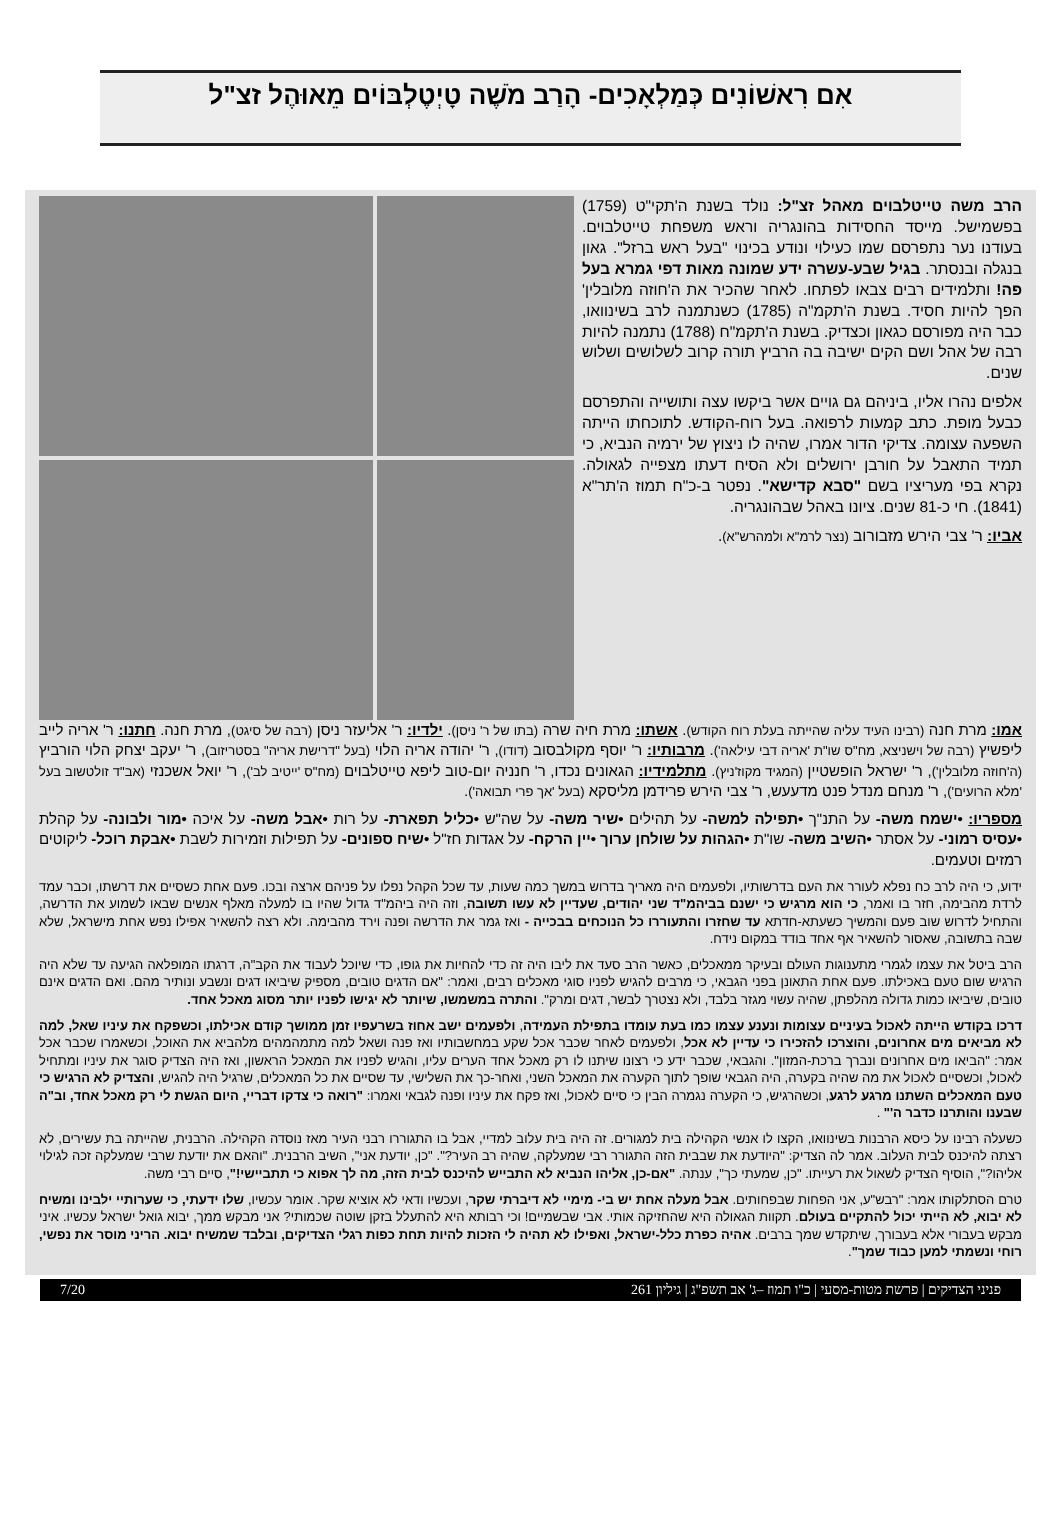אִם רִאשׁוֹנִים כְּמַלְאָכִים- הָרַב מֹשֶׁה טָיְטֶלְבּוֹים מֵאוּהֶל זצ"ל
הרב משה טייטלבוים מאהל זצ"ל: נולד בשנת ה'תקי"ט (1759) בפשמישל. מייסד החסידות בהונגריה וראש משפחת טייטלבוים. בעודנו נער נתפרסם שמו כעילוי ונודע בכינוי "בעל ראש ברזל". גאון בנגלה ובנסתר. בגיל שבע-עשרה ידע שמונה מאות דפי גמרא בעל פה! ותלמידים רבים צבאו לפתחו. לאחר שהכיר את ה'חוזה מלובלין' הפך להיות חסיד. בשנת ה'תקמ"ה (1785) כשנתמנה לרב בשינוואו, כבר היה מפורסם כגאון וכצדיק. בשנת ה'תקמ"ח (1788) נתמנה להיות רבה של אהל ושם הקים ישיבה בה הרביץ תורה קרוב לשלושים ושלוש שנים.
אלפים נהרו אליו, ביניהם גם גויים אשר ביקשו עצה ותושייה והתפרסם כבעל מופת. כתב קמעות לרפואה. בעל רוח-הקודש. לתוכחתו הייתה השפעה עצומה. צדיקי הדור אמרו, שהיה לו ניצוץ של ירמיה הנביא, כי תמיד התאבל על חורבן ירושלים ולא הסיח דעתו מצפייה לגאולה. נקרא בפי מעריציו בשם "סבא קדישא". נפטר ב-כ"ח תמוז ה'תר"א (1841). חי כ-81 שנים. ציונו באהל שבהונגריה.
אביו: ר' צבי הירש מזבורוב (נצר לרמ"א ולמהרש"א).
אמו: מרת חנה (רבינו העיד עליה שהייתה בעלת רוח הקודש). אשתו: מרת חיה שרה (בתו של ר' ניסן). ילדיו: ר' אליעזר ניסן (רבה של סיגט), מרת חנה. חתנו: ר' אריה לייב ליפשיץ (רבה של וישניצא, מח"ס שו"ת 'אריה דבי עילאה'). מרבותיו: ר' יוסף מקולבסוב (דודו), ר' יהודה אריה הלוי (בעל "דרישת אריה" בסטריזוב), ר' יעקב יצחק הלוי הורביץ (ה'חוזה מלובלין'), ר' ישראל הופשטיין (המגיד מקוז'ניץ). מתלמידיו: הגאונים נכדו, ר' חנניה יום-טוב ליפא טייטלבוים (מח"ס 'ייטיב לב'), ר' יואל אשכנזי (אב"ד זולטשוב בעל 'מלא הרועים'), ר' מנחם מנדל פנט מדעעש, ר' צבי הירש פרידמן מליסקא (בעל 'אך פרי תבואה').
מספריו: •ישמח משה- על התנ"ך •תפילה למשה- על תהילים •שיר משה- על שה"ש •כליל תפארת- על רות •אבל משה- על איכה •מור ולבונה- על קהלת •עסיס רמוני- על אסתר •השיב משה- שו"ת •הגהות על שולחן ערוך •יין הרקח- על אגדות חז"ל •שיח ספונים- על תפילות וזמירות לשבת •אבקת רוכל- ליקוטים רמזים וטעמים.
ידוע, כי היה לרב כח נפלא לעורר את העם בדרשותיו, ולפעמים היה מאריך בדרוש במשך כמה שעות, עד שכל הקהל נפלו על פניהם ארצה ובכו. פעם אחת כשסיים את דרשתו, וכבר עמד לרדת מהבימה, חזר בו ואמר, כי הוא מרגיש כי ישנם בביהמ"ד שני יהודים, שעדיין לא עשו תשובה, וזה היה ביהמ"ד גדול שהיו בו למעלה מאלף אנשים שבאו לשמוע את הדרשה, והתחיל לדרוש שוב פעם והמשיך כשעתא-חדתא עד שחזרו והתעוררו כל הנוכחים בבכייה - ואז גמר את הדרשה ופנה וירד מהבימה. ולא רצה להשאיר אפילו נפש אחת מישראל, שלא שבה בתשובה, שאסור להשאיר אף אחד בודד במקום נידח.
הרב ביטל את עצמו לגמרי מתענוגות העולם ובעיקר ממאכלים, כאשר הרב סעד את ליבו היה זה כדי להחיות את גופו, כדי שיוכל לעבוד את הקב"ה, דרגתו המופלאה הגיעה עד שלא היה הרגיש שום טעם באכילתו. פעם אחת התאונן בפני הגבאי, כי מרבים להגיש לפניו סוגי מאכלים רבים, ואמר: "אם הדגים טובים, מספיק שיביאו דגים ונשבע ונותיר מהם. ואם הדגים אינם טובים, שיביאו כמות גדולה מהלפתן, שהיה עשוי מגזר בלבד, ולא נצטרך לבשר, דגים ומרק". והתרה במשמשו, שיותר לא יגישו לפניו יותר מסוג מאכל אחד.
דרכו בקודש הייתה לאכול בעיניים עצומות ונענע עצמו כמו בעת עומדו בתפילת העמידה, ולפעמים ישב אחוז בשרעפיו זמן ממושך קודם אכילתו, וכשפקח את עיניו שאל, למה לא מביאים מים אחרונים, והוצרכו להזכירו כי עדיין לא אכל, ולפעמים לאחר שכבר אכל שקע במחשבותיו ואז פנה ושאל למה מתמהמהים מלהביא את האוכל, וכשאמרו שכבר אכל אמר: "הביאו מים אחרונים ונברך ברכת-המזון". והגבאי, שכבר ידע כי רצונו שיתנו לו רק מאכל אחד הערים עליו, והגיש לפניו את המאכל הראשון, ואז היה הצדיק סוגר את עיניו ומתחיל לאכול, וכשסיים לאכול את מה שהיה בקערה, היה הגבאי שופך לתוך הקערה את המאכל השני, ואחר-כך את השלישי, עד שסיים את כל המאכלים, שרגיל היה להגיש, והצדיק לא הרגיש כי טעם המאכלים השתנו מרגע לרגע, וכשהרגיש, כי הקערה נגמרה הבין כי סיים לאכול, ואז פקח את עיניו ופנה לגבאי ואמרו: "רואה כי צדקו דבריי, היום הגשת לי רק מאכל אחד, וב"ה שבענו והותרנו כדבר ה'" .
כשעלה רבינו על כיסא הרבנות בשינוואו, הקצו לו אנשי הקהילה בית למגורים. זה היה בית עלוב למדיי, אבל בו התגוררו רבני העיר מאז נוסדה הקהילה. הרבנית, שהייתה בת עשירים, לא רצתה להיכנס לבית העלוב. אמר לה הצדיק: "היודעת את שבבית הזה התגורר רבי שמעלקה, שהיה רב העיר?". "כן, יודעת אני", השיב הרבנית. "והאם את יודעת שרבי שמעלקה זכה לגילוי אליהו?", הוסיף הצדיק לשאול את רעייתו. "כן, שמעתי כך", ענתה. "אם-כן, אליהו הנביא לא התבייש להיכנס לבית הזה, מה לך אפוא כי תתביישי!", סיים רבי משה.
טרם הסתלקותו אמר: "רבש"ע, אני הפחות שבפחותים. אבל מעלה אחת יש בי- מימיי לא דיברתי שקר, ועכשיו ודאי לא אוציא שקר. אומר עכשיו, שלו ידעתי, כי שערותיי ילבינו ומשיח לא יבוא, לא הייתי יכול להתקיים בעולם. תקוות הגאולה היא שהחזיקה אותי. אבי שבשמיים! וכי רבותא היא להתעלל בזקן שוטה שכמותי? אני מבקש ממך, יבוא גואל ישראל עכשיו. איני מבקש בעבורי אלא בעבורך, שיתקדש שמך ברבים. אהיה כפרת כלל-ישראל, ואפילו לא תהיה לי הזכות להיות תחת כפות רגלי הצדיקים, ובלבד שמשיח יבוא. הריני מוסר את נפשי, רוחי ונשמתי למען כבוד שמך".
פניני הצדיקים | פרשת מטות-מסעי | כ"ו תמוז –ג' אב תשפ"ג | גיליון 261 7/20